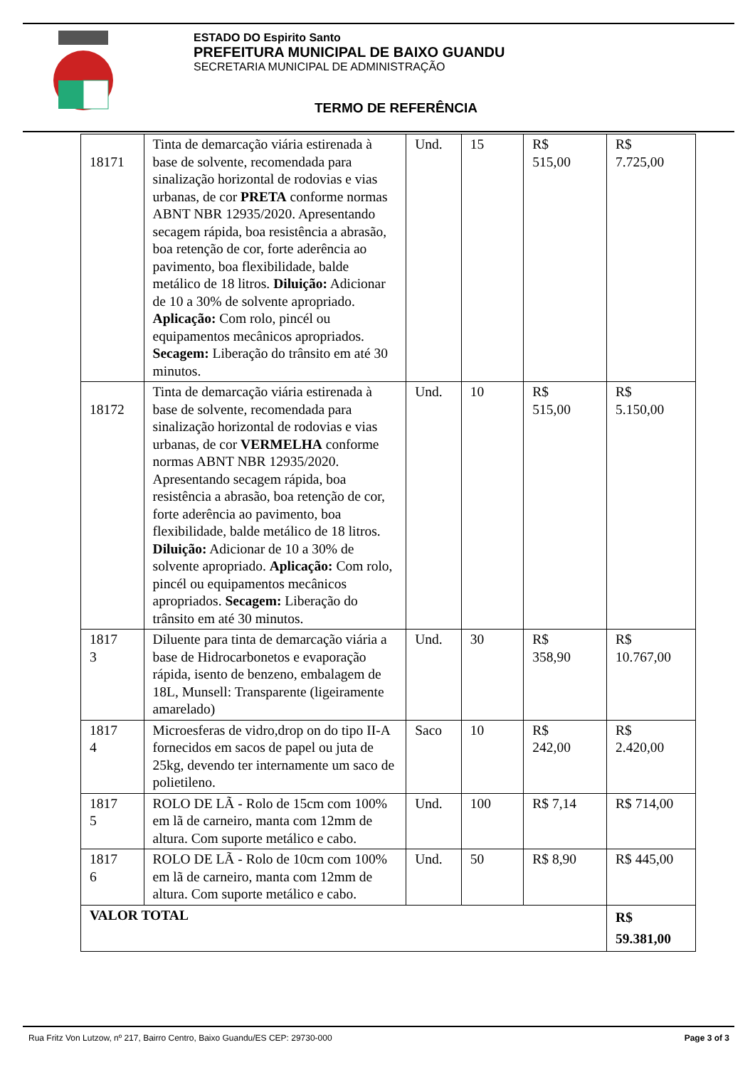ESTADO DO Espirito Santo
PREFEITURA MUNICIPAL DE BAIXO GUANDU
SECRETARIA MUNICIPAL DE ADMINISTRAÇÃO
TERMO DE REFERÊNCIA
| 18171 | Tinta de demarcação viária estirenada à base de solvente, recomendada para sinalização horizontal de rodovias e vias urbanas, de cor PRETA conforme normas ABNT NBR 12935/2020. Apresentando secagem rápida, boa resistência a abrasão, boa retenção de cor, forte aderência ao pavimento, boa flexibilidade, balde metálico de 18 litros. Diluição: Adicionar de 10 a 30% de solvente apropriado. Aplicação: Com rolo, pincél ou equipamentos mecânicos apropriados. Secagem: Liberação do trânsito em até 30 minutos. | Und. | 15 | R$ 515,00 | R$ 7.725,00 |
| 18172 | Tinta de demarcação viária estirenada à base de solvente, recomendada para sinalização horizontal de rodovias e vias urbanas, de cor VERMELHA conforme normas ABNT NBR 12935/2020. Apresentando secagem rápida, boa resistência a abrasão, boa retenção de cor, forte aderência ao pavimento, boa flexibilidade, balde metálico de 18 litros. Diluição: Adicionar de 10 a 30% de solvente apropriado. Aplicação: Com rolo, pincél ou equipamentos mecânicos apropriados. Secagem: Liberação do trânsito em até 30 minutos. | Und. | 10 | R$ 515,00 | R$ 5.150,00 |
| 1817 3 | Diluente para tinta de demarcação viária a base de Hidrocarbonetos e evaporação rápida, isento de benzeno, embalagem de 18L, Munsell: Transparente (ligeiramente amarelado) | Und. | 30 | R$ 358,90 | R$ 10.767,00 |
| 1817 4 | Microesferas de vidro,drop on do tipo II-A fornecidos em sacos de papel ou juta de 25kg, devendo ter internamente um saco de polietileno. | Saco | 10 | R$ 242,00 | R$ 2.420,00 |
| 1817 5 | ROLO DE LÃ - Rolo de 15cm com 100% em lã de carneiro, manta com 12mm de altura. Com suporte metálico e cabo. | Und. | 100 | R$ 7,14 | R$ 714,00 |
| 1817 6 | ROLO DE LÃ - Rolo de 10cm com 100% em lã de carneiro, manta com 12mm de altura. Com suporte metálico e cabo. | Und. | 50 | R$ 8,90 | R$ 445,00 |
| VALOR TOTAL | | | | | R$ 59.381,00 |
Rua Fritz Von Lutzow, nº 217, Bairro Centro, Baixo Guandu/ES CEP: 29730-000 Page 3 of 3